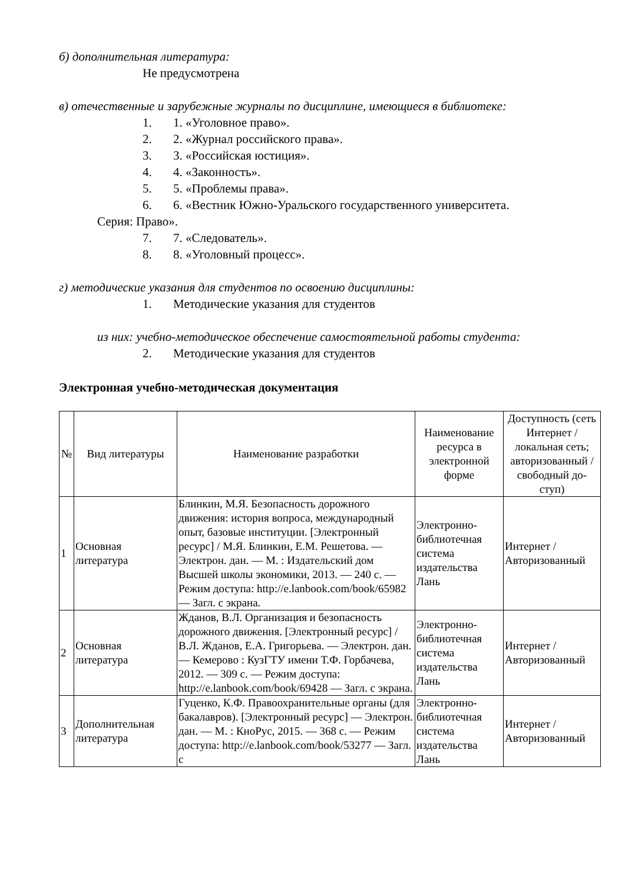б) дополнительная литература:
Не предусмотрена
в) отечественные и зарубежные журналы по дисциплине, имеющиеся в библиотеке:
1. 1. «Уголовное право».
2. 2. «Журнал российского права».
3. 3. «Российская юстиция».
4. 4. «Законность».
5. 5. «Проблемы права».
6. 6. «Вестник Южно-Уральского государственного университета.
Серия: Право».
7. 7. «Следователь».
8. 8. «Уголовный процесс».
г) методические указания для студентов по освоению дисциплины:
1. Методические указания для студентов
из них: учебно-методическое обеспечение самостоятельной работы студента:
2. Методические указания для студентов
Электронная учебно-методическая документация
| № | Вид литературы | Наименование разработки | Наименование ресурса в электронной форме | Доступность (сеть Интернет / локальная сеть; авторизованный / свободный до-ступ) |
| --- | --- | --- | --- | --- |
| 1 | Основная литература | Блинкин, М.Я. Безопасность дорожного движения: история вопроса, международный опыт, базовые институции. [Электронный ресурс] / М.Я. Блинкин, Е.М. Решетова. — Электрон. дан. — М. : Издательский дом Высшей школы экономики, 2013. — 240 с. — Режим доступа: http://e.lanbook.com/book/65982 — Загл. с экрана. | Электронно-библиотечная система издательства Лань | Интернет / Авторизованный |
| 2 | Основная литература | Жданов, В.Л. Организация и безопасность дорожного движения. [Электронный ресурс] / В.Л. Жданов, Е.А. Григорьева. — Электрон. дан. — Кемерово : КузГТУ имени Т.Ф. Горбачева, 2012. — 309 с. — Режим доступа: http://e.lanbook.com/book/69428 — Загл. с экрана. | Электронно-библиотечная система издательства Лань | Интернет / Авторизованный |
| 3 | Дополнительная литература | Гуценко, К.Ф. Правоохранительные органы (для бакалавров). [Электронный ресурс] — Электрон. дан. — М. : КноРус, 2015. — 368 с. — Режим доступа: http://e.lanbook.com/book/53277 — Загл. с | Электронно-библиотечная система издательства Лань | Интернет / Авторизованный |